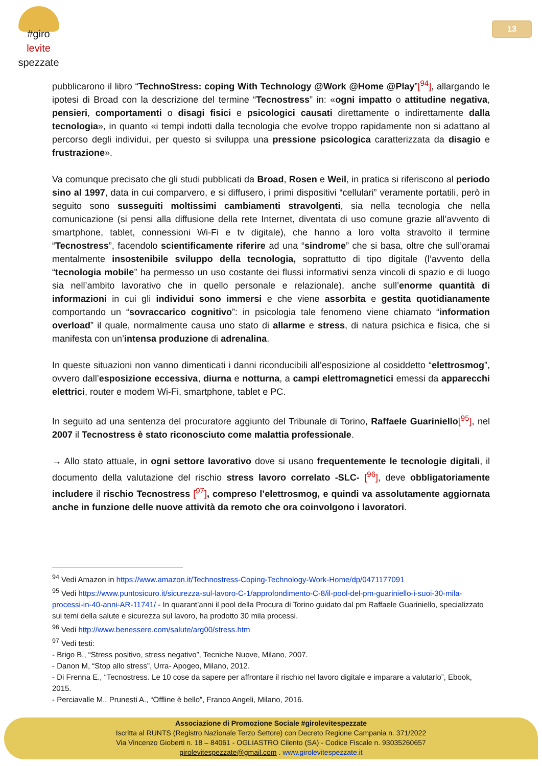#giro
levite
spezzate
13
pubblicarono il libro “TechnoStress: coping With Technology @Work @Home @Play”[<sup>94</sup>], allargando le ipotesi di Broad con la descrizione del termine “Tecnostress” in: «ogni impatto o attitudine negativa, pensieri, comportamenti o disagi fisici e psicologici causati direttamente o indirettamente dalla tecnologia», in quanto «i tempi indotti dalla tecnologia che evolve troppo rapidamente non si adattano al percorso degli individui, per questo si sviluppa una pressione psicologica caratterizzata da disagio e frustrazione».
Va comunque precisato che gli studi pubblicati da Broad, Rosen e Weil, in pratica si riferiscono al periodo sino al 1997, data in cui comparvero, e si diffusero, i primi dispositivi “cellulari” veramente portatili, però in seguito sono susseguiti moltissimi cambiamenti stravolgenti, sia nella tecnologia che nella comunicazione (si pensi alla diffusione della rete Internet, diventata di uso comune grazie all’avvento di smartphone, tablet, connessioni Wi-Fi e tv digitale), che hanno a loro volta stravolto il termine “Tecnostress”, facendolo scientificamente riferire ad una “sindrome” che si basa, oltre che sull’oramai mentalmente insostenibile sviluppo della tecnologia, soprattutto di tipo digitale (l’avvento della “tecnologia mobile” ha permesso un uso costante dei flussi informativi senza vincoli di spazio e di luogo sia nell’ambito lavorativo che in quello personale e relazionale), anche sull’enorme quantità di informazioni in cui gli individui sono immersi e che viene assorbita e gestita quotidianamente comportando un “sovraccarico cognitivo”: in psicologia tale fenomeno viene chiamato “information overload” il quale, normalmente causa uno stato di allarme e stress, di natura psichica e fisica, che si manifesta con un’intensa produzione di adrenalina.
In queste situazioni non vanno dimenticati i danni riconducibili all’esposizione al cosiddetto “elettrosmog”, ovvero dall’esposizione eccessiva, diurna e notturna, a campi elettromagnetici emessi da apparecchi elettrici, router e modem Wi-Fi, smartphone, tablet e PC.
In seguito ad una sentenza del procuratore aggiunto del Tribunale di Torino, Raffaele Guariniello[<sup>95</sup>], nel 2007 il Tecnostress è stato riconosciuto come malattia professionale.
→ Allo stato attuale, in ogni settore lavorativo dove si usano frequentemente le tecnologie digitali, il documento della valutazione del rischio stress lavoro correlato -SLC- [<sup>96</sup>], deve obbligatoriamente includere il rischio Tecnostress [<sup>97</sup>], compreso l’elettrosmog, e quindi va assolutamente aggiornata anche in funzione delle nuove attività da remoto che ora coinvolgono i lavoratori.
<sup>94</sup> Vedi Amazon in https://www.amazon.it/Technostress-Coping-Technology-Work-Home/dp/0471177091
<sup>95</sup> Vedi https://www.puntosicuro.it/sicurezza-sul-lavoro-C-1/approfondimento-C-8/il-pool-del-pm-guariniello-i-suoi-30-mila-processi-in-40-anni-AR-11741/ - In quarant’anni il pool della Procura di Torino guidato dal pm Raffaele Guariniello, specializzato sui temi della salute e sicurezza sul lavoro, ha prodotto 30 mila processi.
<sup>96</sup> Vedi http://www.benessere.com/salute/arg00/stress.htm
<sup>97</sup> Vedi testi:
- Brigo B., “Stress positivo, stress negativo”, Tecniche Nuove, Milano, 2007.
- Danon M, “Stop allo stress”, Urra- Apogeo, Milano, 2012.
- Di Frenna E., “Tecnostress. Le 10 cose da sapere per affrontare il rischio nel lavoro digitale e imparare a valutarlo”, Ebook, 2015.
- Perciavalle M., Prunesti A., “Offline è bello”, Franco Angeli, Milano, 2016.
Associazione di Promozione Sociale #girolevitespezzate
Iscritta al RUNTS (Registro Nazionale Terzo Settore) con Decreto Regione Campania n. 371/2022
Via Vincenzo Gioberti n. 18 – 84061 - OGLIASTRO Cilento (SA) - Codice Fiscale n. 93035260657
girolevitespezzate@gmail.com . www.girolevitespezzate.it